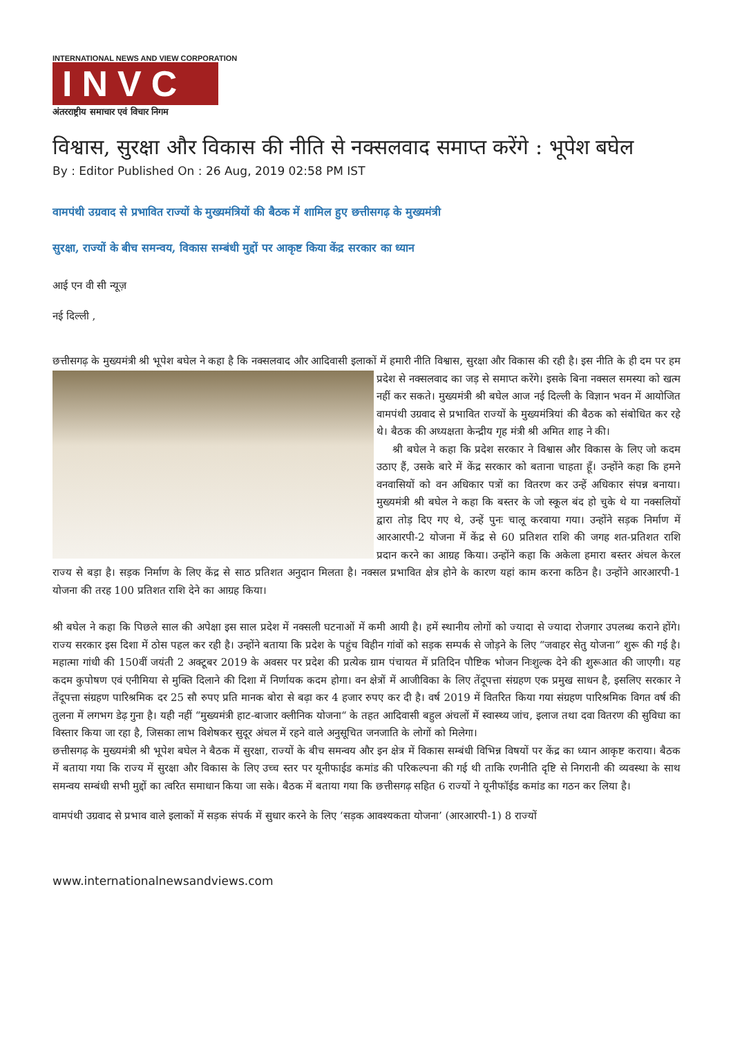INTERNATIONAL NEWS AND VIEW CORPORATION
INVC
अंतरराष्ट्रीय समाचार एवं विचार निगम
विश्वास, सुरक्षा और विकास की नीति से नक्सलवाद समाप्त करेंगे : भूपेश बघेल
By : Editor Published On : 26 Aug, 2019 02:58 PM IST
वामपंथी उग्रवाद से प्रभावित राज्यों के मुख्यमंत्रियों की बैठक में शामिल हुए छत्तीसगढ़ के मुख्यमंत्री
सुरक्षा, राज्यों के बीच समन्वय, विकास सम्बंधी मुद्दों पर आकृष्ट किया केंद्र सरकार का ध्यान
आई एन वी सी न्यूज़
नई दिल्ली ,
छत्तीसगढ़ के मुख्यमंत्री श्री भूपेश बघेल ने कहा है कि नक्सलवाद और आदिवासी इलाकों में हमारी नीति विश्वास, सुरक्षा और विकास की रही है। इस नीति के ही दम पर हम प्रदेश से नक्सलवाद का जड़ से समाप्त करेंगे। इसके बिना नक्सल समस्या को खत्म नहीं कर सकते। मुख्यमंत्री श्री बघेल आज नई दिल्ली के विज्ञान भवन में आयोजित वामपंथी उग्रवाद से प्रभावित राज्यों के मुख्यमंत्रियां की बैठक को संबोधित कर रहे थे। बैठक की अध्यक्षता केन्द्रीय गृह मंत्री श्री अमित शाह ने की।
श्री बघेल ने कहा कि प्रदेश सरकार ने विश्वास और विकास के लिए जो कदम उठाए हैं, उसके बारे में केंद्र सरकार को बताना चाहता हूँ। उन्होंने कहा कि हमने वनवासियों को वन अधिकार पत्रों का वितरण कर उन्हें अधिकार संपन्न बनाया। मुख्यमंत्री श्री बघेल ने कहा कि बस्तर के जो स्कूल बंद हो चुके थे या नक्सलियों द्वारा तोड़ दिए गए थे, उन्हें पुनः चालू करवाया गया। उन्होंने सड़क निर्माण में आरआरपी-2 योजना में केंद्र से 60 प्रतिशत राशि की जगह शत-प्रतिशत राशि प्रदान करने का आग्रह किया। उन्होंने कहा कि अकेला हमारा बस्तर अंचल केरल राज्य से बड़ा है। सड़क निर्माण के लिए केंद्र से साठ प्रतिशत अनुदान मिलता है। नक्सल प्रभावित क्षेत्र होने के कारण यहां काम करना कठिन है। उन्होंने आरआरपी-1 योजना की तरह 100 प्रतिशत राशि देने का आग्रह किया।
श्री बघेल ने कहा कि पिछले साल की अपेक्षा इस साल प्रदेश में नक्सली घटनाओं में कमी आयी है। हमें स्थानीय लोगों को ज्यादा से ज्यादा रोजगार उपलब्ध कराने होंगे। राज्य सरकार इस दिशा में ठोस पहल कर रही है। उन्होंने बताया कि प्रदेश के पहुंच विहीन गांवों को सड़क सम्पर्क से जोड़ने के लिए “जवाहर सेतु योजना“ शुरू की गई है। महात्मा गांधी की 150वीं जयंती 2 अक्टूबर 2019 के अवसर पर प्रदेश की प्रत्येक ग्राम पंचायत में प्रतिदिन पौष्टिक भोजन निःशुल्क देने की शुरूआत की जाएगी। यह कदम कुपोषण एवं एनीमिया से मुक्ति दिलाने की दिशा में निर्णायक कदम होगा। वन क्षेत्रों में आजीविका के लिए तेंदूपत्ता संग्रहण एक प्रमुख साधन है, इसलिए सरकार ने तेंदूपत्ता संग्रहण पारिश्रमिक दर 25 सौ रुपए प्रति मानक बोरा से बढ़ा कर 4 हजार रुपए कर दी है। वर्ष 2019 में वितरित किया गया संग्रहण पारिश्रमिक विगत वर्ष की तुलना में लगभग डेढ़ गुना है। यही नहीं “मुख्यमंत्री हाट-बाजार क्लीनिक योजना“ के तहत आदिवासी बहुल अंचलों में स्वास्थ्य जांच, इलाज तथा दवा वितरण की सुविधा का विस्तार किया जा रहा है, जिसका लाभ विशेषकर सुदूर अंचल में रहने वाले अनुसूचित जनजाति के लोगों को मिलेगा।
छत्तीसगढ़ के मुख्यमंत्री श्री भूपेश बघेल ने बैठक में सुरक्षा, राज्यों के बीच समन्वय और इन क्षेत्र में विकास सम्बंधी विभिन्न विषयों पर केंद्र का ध्यान आकृष्ट कराया। बैठक में बताया गया कि राज्य में सुरक्षा और विकास के लिए उच्च स्तर पर यूनीफाईड कमांड की परिकल्पना की गई थी ताकि रणनीति दृष्टि से निगरानी की व्यवस्था के साथ समन्वय सम्बंधी सभी मुद्दों का त्वरित समाधान किया जा सके। बैठक में बताया गया कि छत्तीसगढ़ सहित 6 राज्यों ने यूनीफॉईड कमांड का गठन कर लिया है।
वामपंथी उग्रवाद से प्रभाव वाले इलाकों में सड़क संपर्क में सुधार करने के लिए ‘सड़क आवश्यकता योजना’ (आरआरपी-1) 8 राज्यों
www.internationalnewsandviews.com